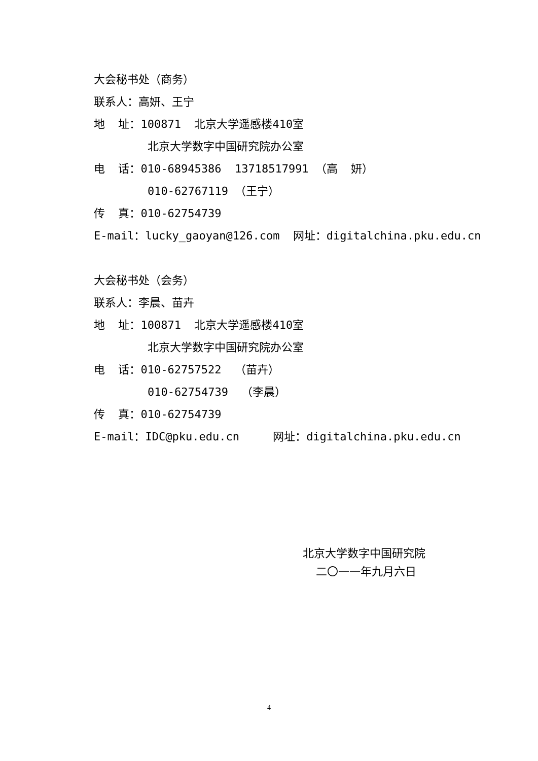大会秘书处（商务）
联系人：高妍、王宁
地 址：100871 北京大学遥感楼410室
北京大学数字中国研究院办公室
电 话：010-68945386 13718517991 （高 妍）
010-62767119 （王宁）
传 真：010-62754739
E-mail：lucky_gaoyan@126.com 网址：digitalchina.pku.edu.cn
大会秘书处（会务）
联系人：李晨、苗卉
地 址：100871 北京大学遥感楼410室
北京大学数字中国研究院办公室
电 话：010-62757522 （苗卉）
010-62754739 （李晨）
传 真：010-62754739
E-mail：IDC@pku.edu.cn 网址：digitalchina.pku.edu.cn
北京大学数字中国研究院
二〇一一年九月六日
4